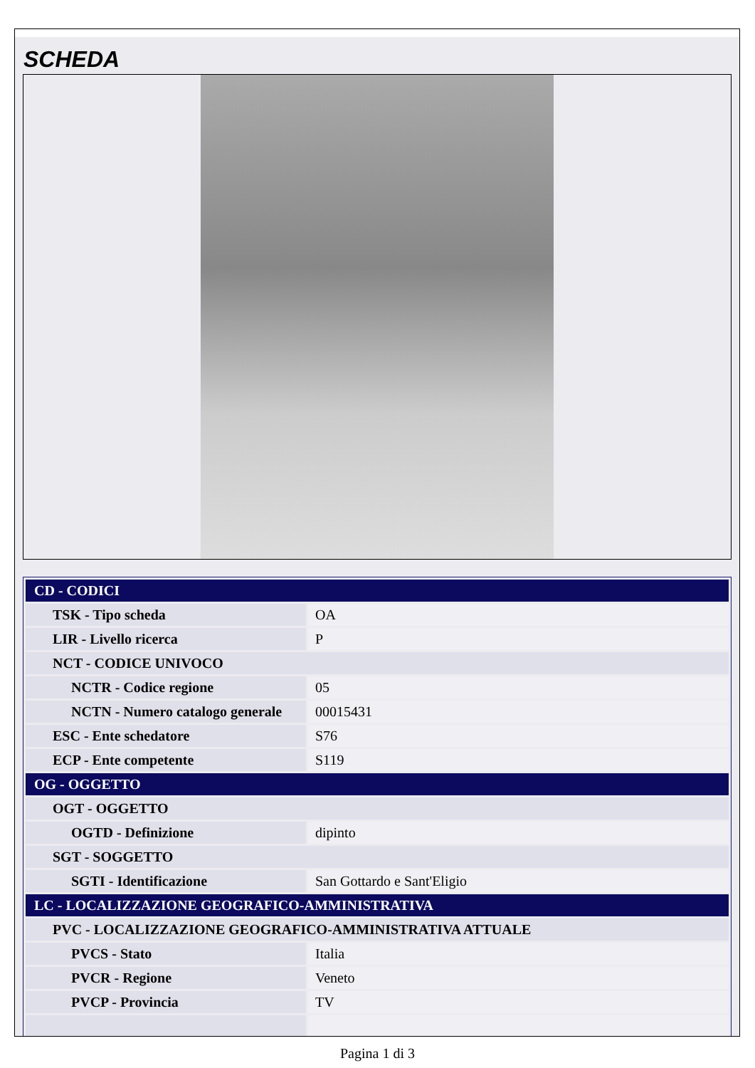SCHEDA
| CD - CODICI | |
| TSK - Tipo scheda | OA |
| LIR - Livello ricerca | P |
| NCT - CODICE UNIVOCO | |
| NCTR - Codice regione | 05 |
| NCTN - Numero catalogo generale | 00015431 |
| ESC - Ente schedatore | S76 |
| ECP - Ente competente | S119 |
| OG - OGGETTO | |
| OGT - OGGETTO | |
| OGTD - Definizione | dipinto |
| SGT - SOGGETTO | |
| SGTI - Identificazione | San Gottardo e Sant'Eligio |
| LC - LOCALIZZAZIONE GEOGRAFICO-AMMINISTRATIVA | |
| PVC - LOCALIZZAZIONE GEOGRAFICO-AMMINISTRATIVA ATTUALE | |
| PVCS - Stato | Italia |
| PVCR - Regione | Veneto |
| PVCP - Provincia | TV |
Pagina 1 di 3